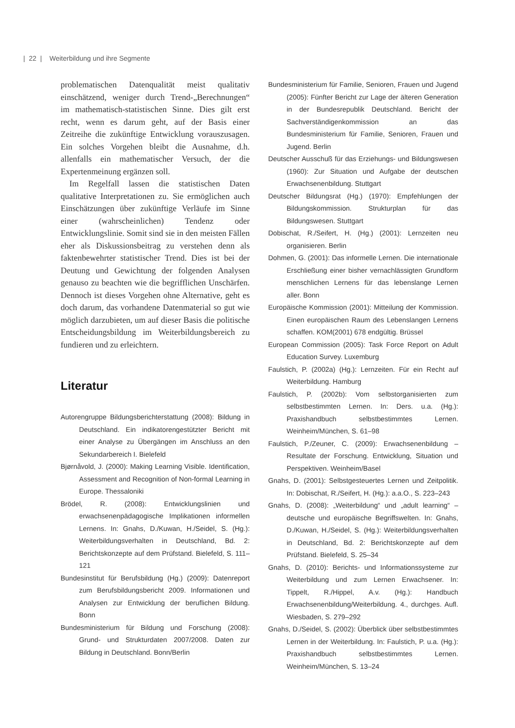| 22 | Weiterbildung und ihre Segmente
problematischen Datenqualität meist qualitativ einschätzend, weniger durch Trend-„Berechnungen“ im mathematisch-statistischen Sinne. Dies gilt erst recht, wenn es darum geht, auf der Basis einer Zeitreihe die zukünftige Entwicklung vorauszusagen. Ein solches Vorgehen bleibt die Ausnahme, d.h. allenfalls ein mathematischer Versuch, der die Expertenmeinung ergänzen soll.
Im Regelfall lassen die statistischen Daten qualitative Interpretationen zu. Sie ermöglichen auch Einschätzungen über zukünftige Verläufe im Sinne einer (wahrscheinlichen) Tendenz oder Entwicklungslinie. Somit sind sie in den meisten Fällen eher als Diskussionsbeitrag zu verstehen denn als faktenbewehrter statistischer Trend. Dies ist bei der Deutung und Gewichtung der folgenden Analysen genauso zu beachten wie die begrifflichen Unschärfen. Dennoch ist dieses Vorgehen ohne Alternative, geht es doch darum, das vorhandene Datenmaterial so gut wie möglich darzubieten, um auf dieser Basis die politische Entscheidungsbildung im Weiterbildungsbereich zu fundieren und zu erleichtern.
Literatur
Autorengruppe Bildungsberichterstattung (2008): Bildung in Deutschland. Ein indikatorengestützter Bericht mit einer Analyse zu Übergängen im Anschluss an den Sekundarbereich I. Bielefeld
Bjørnåvold, J. (2000): Making Learning Visible. Identification, Assessment and Recognition of Non-formal Learning in Europe. Thessaloniki
Brödel, R. (2008): Entwicklungslinien und erwachsenenpädagogische Implikationen informellen Lernens. In: Gnahs, D./Kuwan, H./Seidel, S. (Hg.): Weiterbildungsverhalten in Deutschland, Bd. 2: Berichtskonzepte auf dem Prüfstand. Bielefeld, S. 111–121
Bundesinstitut für Berufsbildung (Hg.) (2009): Datenreport zum Berufsbildungsbericht 2009. Informationen und Analysen zur Entwicklung der beruflichen Bildung. Bonn
Bundesministerium für Bildung und Forschung (2008): Grund- und Strukturdaten 2007/2008. Daten zur Bildung in Deutschland. Bonn/Berlin
Bundesministerium für Familie, Senioren, Frauen und Jugend (2005): Fünfter Bericht zur Lage der älteren Generation in der Bundesrepublik Deutschland. Bericht der Sachverständigenkommission an das Bundesministerium für Familie, Senioren, Frauen und Jugend. Berlin
Deutscher Ausschuß für das Erziehungs- und Bildungswesen (1960): Zur Situation und Aufgabe der deutschen Erwachsenenbildung. Stuttgart
Deutscher Bildungsrat (Hg.) (1970): Empfehlungen der Bildungskommission. Strukturplan für das Bildungswesen. Stuttgart
Dobischat, R./Seifert, H. (Hg.) (2001): Lernzeiten neu organisieren. Berlin
Dohmen, G. (2001): Das informelle Lernen. Die internationale Erschließung einer bisher vernachlässigten Grundform menschlichen Lernens für das lebenslange Lernen aller. Bonn
Europäische Kommission (2001): Mitteilung der Kommission. Einen europäischen Raum des Lebenslangen Lernens schaffen. KOM(2001) 678 endgültig. Brüssel
European Commission (2005): Task Force Report on Adult Education Survey. Luxemburg
Faulstich, P. (2002a) (Hg.): Lernzeiten. Für ein Recht auf Weiterbildung. Hamburg
Faulstich, P. (2002b): Vom selbstorganisierten zum selbstbestimmten Lernen. In: Ders. u.a. (Hg.): Praxishandbuch selbstbestimmtes Lernen. Weinheim/München, S. 61–98
Faulstich, P./Zeuner, C. (2009): Erwachsenenbildung – Resultate der Forschung. Entwicklung, Situation und Perspektiven. Weinheim/Basel
Gnahs, D. (2001): Selbstgesteuertes Lernen und Zeitpolitik. In: Dobischat, R./Seifert, H. (Hg.): a.a.O., S. 223–243
Gnahs, D. (2008): „Weiterbildung“ und „adult learning“ – deutsche und europäische Begriffswelten. In: Gnahs, D./Kuwan, H./Seidel, S. (Hg.): Weiterbildungsverhalten in Deutschland, Bd. 2: Berichtskonzepte auf dem Prüfstand. Bielefeld, S. 25–34
Gnahs, D. (2010): Berichts- und Informationssysteme zur Weiterbildung und zum Lernen Erwachsener. In: Tippelt, R./Hippel, A.v. (Hg.): Handbuch Erwachsenenbildung/Weiterbildung. 4., durchges. Aufl. Wiesbaden, S. 279–292
Gnahs, D./Seidel, S. (2002): Überblick über selbstbestimmtes Lernen in der Weiterbildung. In: Faulstich, P. u.a. (Hg.): Praxishandbuch selbstbestimmtes Lernen. Weinheim/München, S. 13–24